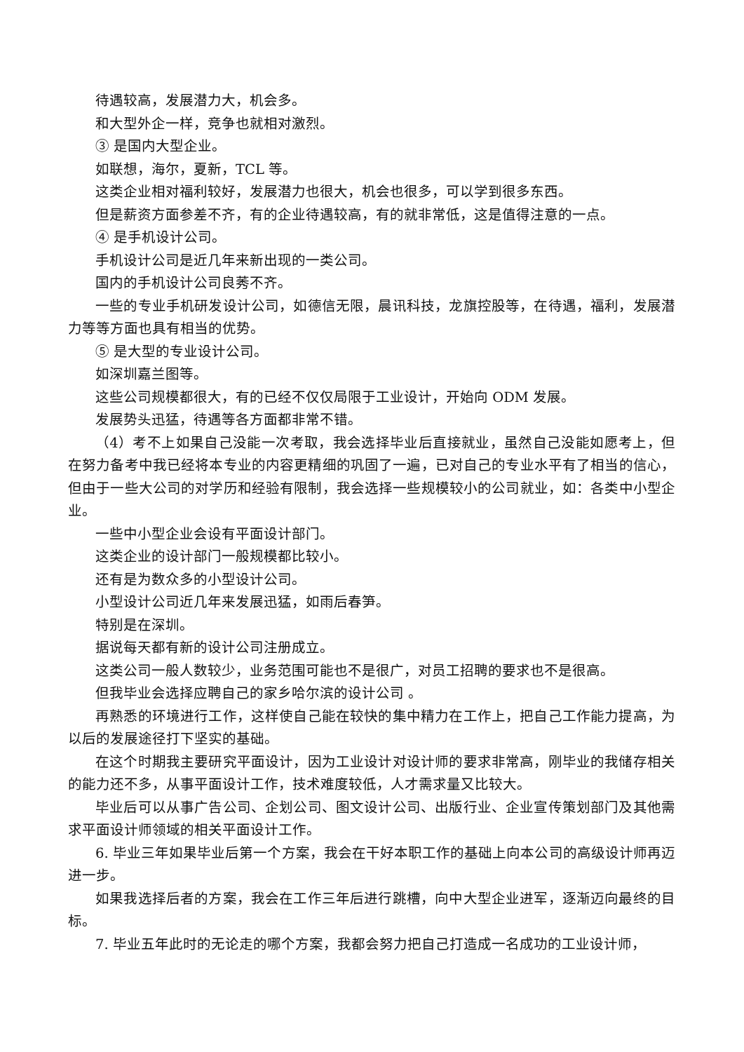待遇较高，发展潜力大，机会多。
和大型外企一样，竞争也就相对激烈。
③ 是国内大型企业。
如联想，海尔，夏新，TCL 等。
这类企业相对福利较好，发展潜力也很大，机会也很多，可以学到很多东西。
但是薪资方面参差不齐，有的企业待遇较高，有的就非常低，这是值得注意的一点。
④ 是手机设计公司。
手机设计公司是近几年来新出现的一类公司。
国内的手机设计公司良莠不齐。
一些的专业手机研发设计公司，如德信无限，晨讯科技，龙旗控股等，在待遇，福利，发展潜力等等方面也具有相当的优势。
⑤ 是大型的专业设计公司。
如深圳嘉兰图等。
这些公司规模都很大，有的已经不仅仅局限于工业设计，开始向 ODM 发展。
发展势头迅猛，待遇等各方面都非常不错。
（4）考不上如果自己没能一次考取，我会选择毕业后直接就业，虽然自己没能如愿考上，但在努力备考中我已经将本专业的内容更精细的巩固了一遍，已对自己的专业水平有了相当的信心，但由于一些大公司的对学历和经验有限制，我会选择一些规模较小的公司就业，如：各类中小型企业。
一些中小型企业会设有平面设计部门。
这类企业的设计部门一般规模都比较小。
还有是为数众多的小型设计公司。
小型设计公司近几年来发展迅猛，如雨后春笋。
特别是在深圳。
据说每天都有新的设计公司注册成立。
这类公司一般人数较少，业务范围可能也不是很广，对员工招聘的要求也不是很高。
但我毕业会选择应聘自己的家乡哈尔滨的设计公司 。
再熟悉的环境进行工作，这样使自己能在较快的集中精力在工作上，把自己工作能力提高，为以后的发展途径打下坚实的基础。
在这个时期我主要研究平面设计，因为工业设计对设计师的要求非常高，刚毕业的我储存相关的能力还不多，从事平面设计工作，技术难度较低，人才需求量又比较大。
毕业后可以从事广告公司、企划公司、图文设计公司、出版行业、企业宣传策划部门及其他需求平面设计师领域的相关平面设计工作。
6. 毕业三年如果毕业后第一个方案，我会在干好本职工作的基础上向本公司的高级设计师再迈进一步。
如果我选择后者的方案，我会在工作三年后进行跳槽，向中大型企业进军，逐渐迈向最终的目标。
7. 毕业五年此时的无论走的哪个方案，我都会努力把自己打造成一名成功的工业设计师，